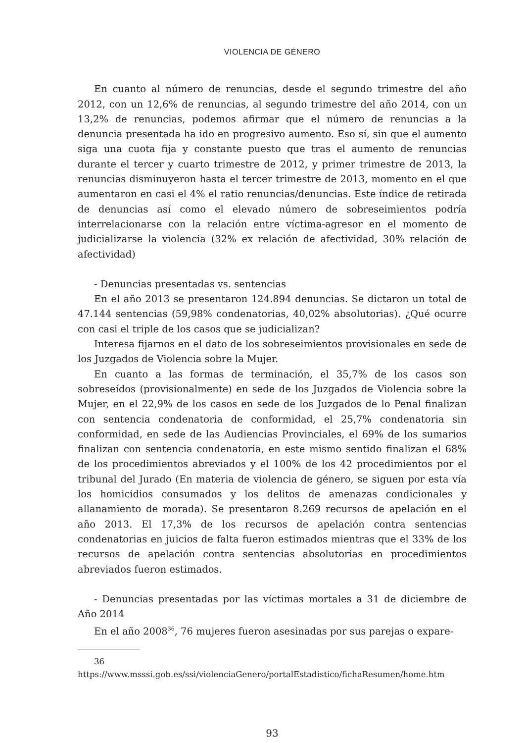VIOLENCIA DE GÉNERO
En cuanto al número de renuncias, desde el segundo trimestre del año 2012, con un 12,6% de renuncias, al segundo trimestre del año 2014, con un 13,2% de renuncias, podemos afirmar que el número de renuncias a la denuncia presentada ha ido en progresivo aumento. Eso sí, sin que el aumento siga una cuota fija y constante puesto que tras el aumento de renuncias durante el tercer y cuarto trimestre de 2012, y primer trimestre de 2013, la renuncias disminuyeron hasta el tercer trimestre de 2013, momento en el que aumentaron en casi el 4% el ratio renuncias/denuncias. Este índice de retirada de denuncias así como el elevado número de sobreseimientos podría interrelacionarse con la relación entre víctima-agresor en el momento de judicializarse la violencia (32% ex relación de afectividad, 30% relación de afectividad)
- Denuncias presentadas vs. sentencias
En el año 2013 se presentaron 124.894 denuncias. Se dictaron un total de 47.144 sentencias (59,98% condenatorias, 40,02% absolutorias). ¿Qué ocurre con casi el triple de los casos que se judicializan?
Interesa fijarnos en el dato de los sobreseimientos provisionales en sede de los Juzgados de Violencia sobre la Mujer.
En cuanto a las formas de terminación, el 35,7% de los casos son sobreseídos (provisionalmente) en sede de los Juzgados de Violencia sobre la Mujer, en el 22,9% de los casos en sede de los Juzgados de lo Penal finalizan con sentencia condenatoria de conformidad, el 25,7% condenatoria sin conformidad, en sede de las Audiencias Provinciales, el 69% de los sumarios finalizan con sentencia condenatoria, en este mismo sentido finalizan el 68% de los procedimientos abreviados y el 100% de los 42 procedimientos por el tribunal del Jurado (En materia de violencia de género, se siguen por esta vía los homicidios consumados y los delitos de amenazas condicionales y allanamiento de morada). Se presentaron 8.269 recursos de apelación en el año 2013. El 17,3% de los recursos de apelación contra sentencias condenatorias en juicios de falta fueron estimados mientras que el 33% de los recursos de apelación contra sentencias absolutorias en procedimientos abreviados fueron estimados.
- Denuncias presentadas por las víctimas mortales a 31 de diciembre de Año 2014
En el año 2008<sup>36</sup>, 76 mujeres fueron asesinadas por sus parejas o expare-
36 https://www.msssi.gob.es/ssi/violenciaGenero/portalEstadistico/fichaResumen/home.htm
93